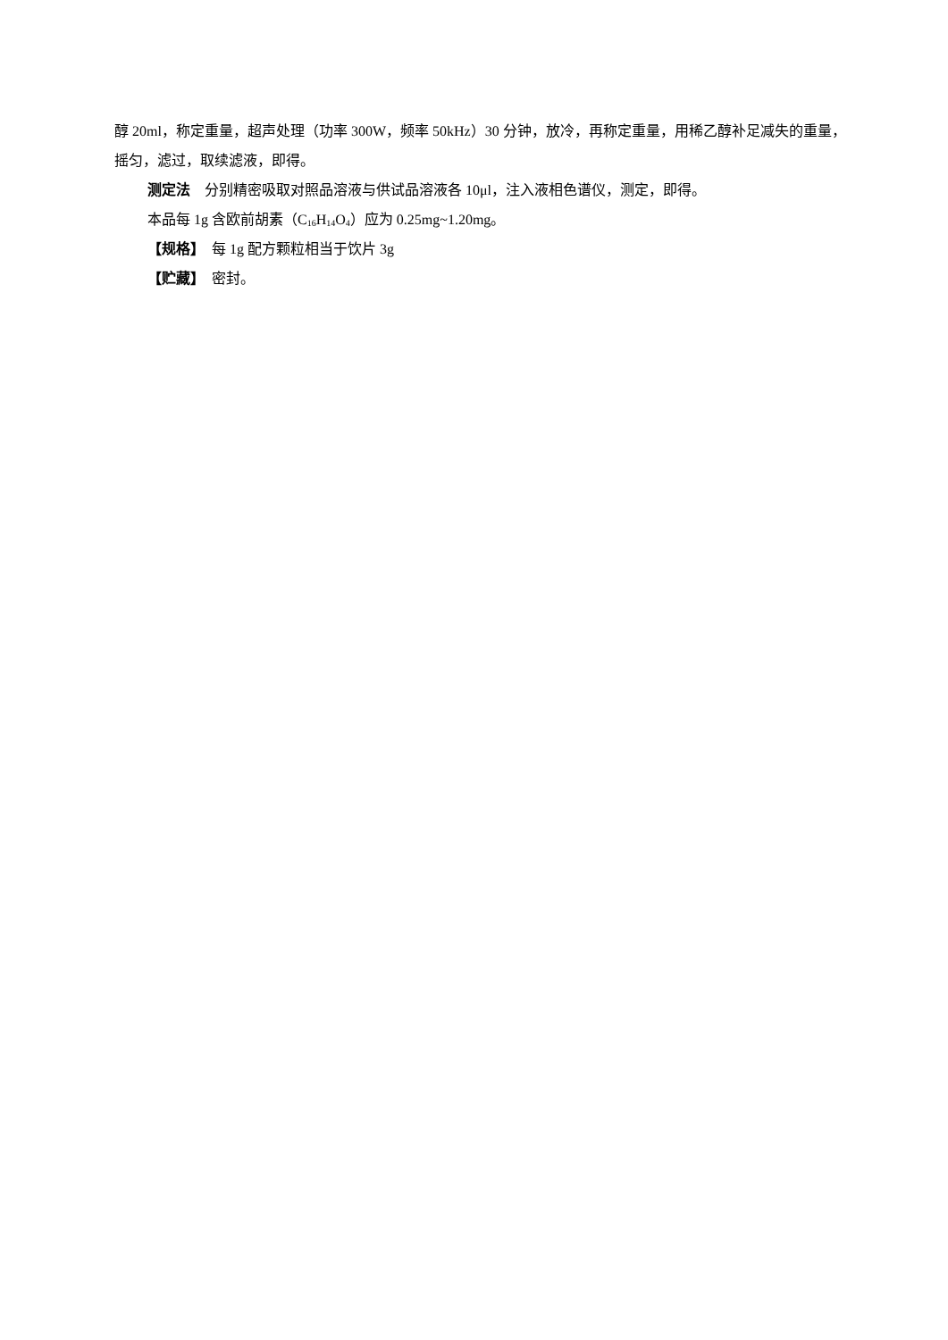醇 20ml，称定重量，超声处理（功率 300W，频率 50kHz）30 分钟，放冷，再称定重量，用稀乙醇补足减失的重量，摇匀，滤过，取续滤液，即得。
测定法　分别精密吸取对照品溶液与供试品溶液各 10μl，注入液相色谱仪，测定，即得。
本品每 1g 含欧前胡素（C<sub>16</sub>H<sub>14</sub>O<sub>4</sub>）应为 0.25mg~1.20mg。
【规格】　每 1g 配方颗粒相当于饮片 3g
【贮藏】　密封。